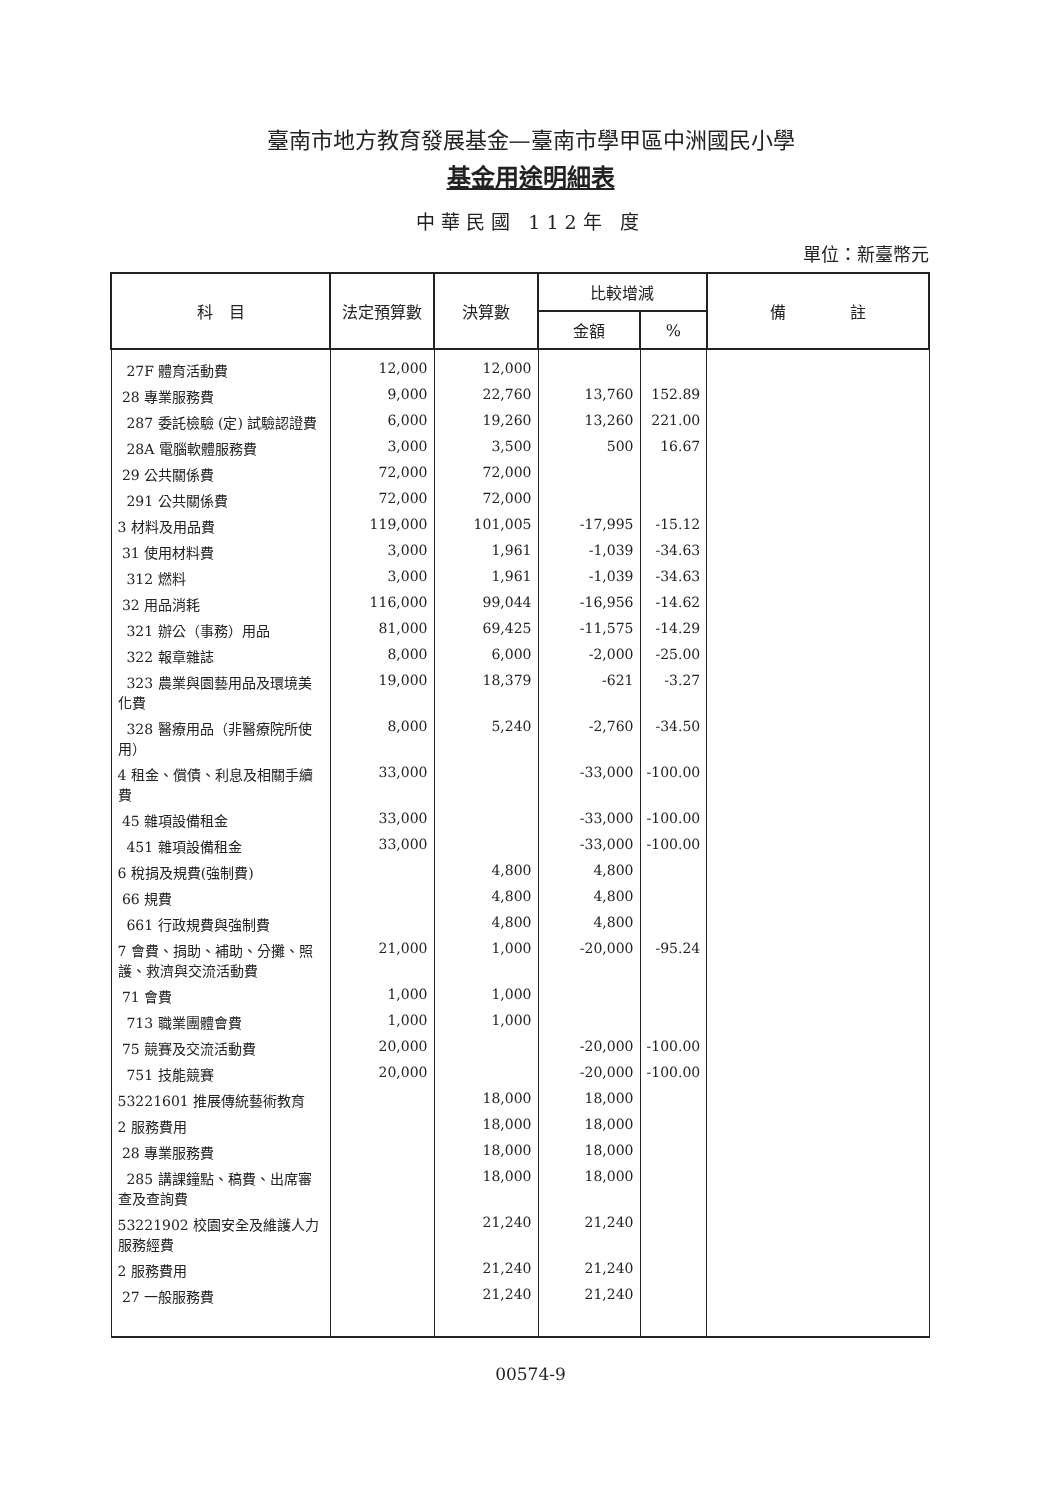臺南市地方教育發展基金—臺南市學甲區中洲國民小學
基金用途明細表
中華民國 112年 度
單位：新臺幣元
| 科 目 | 法定預算數 | 決算數 | 比較增減 | | 備 註 |
| --- | --- | --- | --- | --- | --- |
| | | | 金額 | % | |
| 27F 體育活動費 | 12,000 | 12,000 | | | |
| 28 專業服務費 | 9,000 | 22,760 | 13,760 | 152.89 | |
| 287 委託檢驗 (定) 試驗認證費 | 6,000 | 19,260 | 13,260 | 221.00 | |
| 28A 電腦軟體服務費 | 3,000 | 3,500 | 500 | 16.67 | |
| 29 公共關係費 | 72,000 | 72,000 | | | |
| 291 公共關係費 | 72,000 | 72,000 | | | |
| 3 材料及用品費 | 119,000 | 101,005 | -17,995 | -15.12 | |
| 31 使用材料費 | 3,000 | 1,961 | -1,039 | -34.63 | |
| 312 燃料 | 3,000 | 1,961 | -1,039 | -34.63 | |
| 32 用品消耗 | 116,000 | 99,044 | -16,956 | -14.62 | |
| 321 辦公（事務）用品 | 81,000 | 69,425 | -11,575 | -14.29 | |
| 322 報章雜誌 | 8,000 | 6,000 | -2,000 | -25.00 | |
| 323 農業與園藝用品及環境美化費 | 19,000 | 18,379 | -621 | -3.27 | |
| 328 醫療用品（非醫療院所使用） | 8,000 | 5,240 | -2,760 | -34.50 | |
| 4 租金、償債、利息及相關手續費 | 33,000 | | -33,000 | -100.00 | |
| 45 雜項設備租金 | 33,000 | | -33,000 | -100.00 | |
| 451 雜項設備租金 | 33,000 | | -33,000 | -100.00 | |
| 6 稅捐及規費(強制費) | | 4,800 | 4,800 | | |
| 66 規費 | | 4,800 | 4,800 | | |
| 661 行政規費與強制費 | | 4,800 | 4,800 | | |
| 7 會費、捐助、補助、分攤、照護、救濟與交流活動費 | 21,000 | 1,000 | -20,000 | -95.24 | |
| 71 會費 | 1,000 | 1,000 | | | |
| 713 職業團體會費 | 1,000 | 1,000 | | | |
| 75 競賽及交流活動費 | 20,000 | | -20,000 | -100.00 | |
| 751 技能競賽 | 20,000 | | -20,000 | -100.00 | |
| 53221601 推展傳統藝術教育 | | 18,000 | 18,000 | | |
| 2 服務費用 | | 18,000 | 18,000 | | |
| 28 專業服務費 | | 18,000 | 18,000 | | |
| 285 講課鐘點、稿費、出席審查及查詢費 | | 18,000 | 18,000 | | |
| 53221902 校園安全及維護人力服務經費 | | 21,240 | 21,240 | | |
| 2 服務費用 | | 21,240 | 21,240 | | |
| 27 一般服務費 | | 21,240 | 21,240 | | |
00574-9